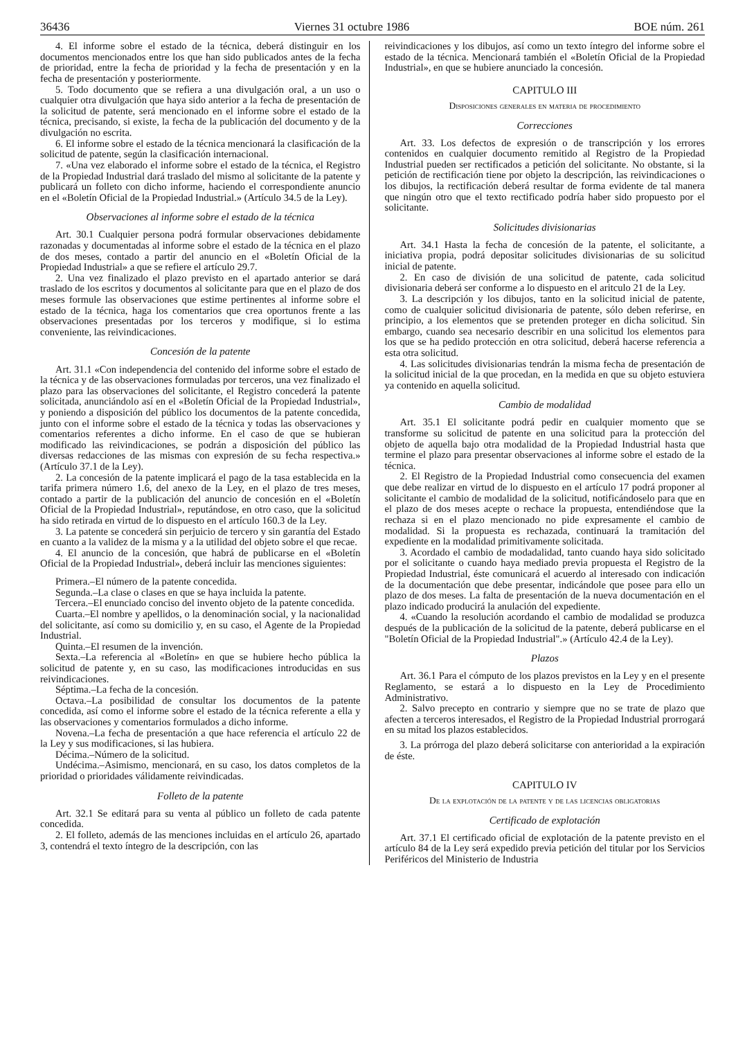36436 Viernes 31 octubre 1986 BOE núm. 261
4. El informe sobre el estado de la técnica, deberá distinguir en los documentos mencionados entre los que han sido publicados antes de la fecha de prioridad, entre la fecha de prioridad y la fecha de presentación y en la fecha de presentación y posteriormente.
5. Todo documento que se refiera a una divulgación oral, a un uso o cualquier otra divulgación que haya sido anterior a la fecha de presentación de la solicitud de patente, será mencionado en el informe sobre el estado de la técnica, precisando, si existe, la fecha de la publicación del documento y de la divulgación no escrita.
6. El informe sobre el estado de la técnica mencionará la clasificación de la solicitud de patente, según la clasificación internacional.
7. «Una vez elaborado el informe sobre el estado de la técnica, el Registro de la Propiedad Industrial dará traslado del mismo al solicitante de la patente y publicará un folleto con dicho informe, haciendo el correspondiente anuncio en el «Boletín Oficial de la Propiedad Industrial.» (Artículo 34.5 de la Ley).
Observaciones al informe sobre el estado de la técnica
Art. 30.1 Cualquier persona podrá formular observaciones debidamente razonadas y documentadas al informe sobre el estado de la técnica en el plazo de dos meses, contado a partir del anuncio en el «Boletín Oficial de la Propiedad Industrial» a que se refiere el artículo 29.7.
2. Una vez finalizado el plazo previsto en el apartado anterior se dará traslado de los escritos y documentos al solicitante para que en el plazo de dos meses formule las observaciones que estime pertinentes al informe sobre el estado de la técnica, haga los comentarios que crea oportunos frente a las observaciones presentadas por los terceros y modifique, si lo estima conveniente, las reivindicaciones.
Concesión de la patente
Art. 31.1 «Con independencia del contenido del informe sobre el estado de la técnica y de las observaciones formuladas por terceros, una vez finalizado el plazo para las observaciones del solicitante, el Registro concederá la patente solicitada, anunciándolo así en el «Boletín Oficial de la Propiedad Industrial», y poniendo a disposición del público los documentos de la patente concedida, junto con el informe sobre el estado de la técnica y todas las observaciones y comentarios referentes a dicho informe. En el caso de que se hubieran modificado las reivindicaciones, se podrán a disposición del público las diversas redacciones de las mismas con expresión de su fecha respectiva.» (Artículo 37.1 de la Ley).
2. La concesión de la patente implicará el pago de la tasa establecida en la tarifa primera número 1.6, del anexo de la Ley, en el plazo de tres meses, contado a partir de la publicación del anuncio de concesión en el «Boletín Oficial de la Propiedad Industrial», reputándose, en otro caso, que la solicitud ha sido retirada en virtud de lo dispuesto en el artículo 160.3 de la Ley.
3. La patente se concederá sin perjuicio de tercero y sin garantía del Estado en cuanto a la validez de la misma y a la utilidad del objeto sobre el que recae.
4. El anuncio de la concesión, que habrá de publicarse en el «Boletín Oficial de la Propiedad Industrial», deberá incluir las menciones siguientes:
Primera.–El número de la patente concedida.
Segunda.–La clase o clases en que se haya incluida la patente.
Tercera.–El enunciado conciso del invento objeto de la patente concedida.
Cuarta.–El nombre y apellidos, o la denominación social, y la nacionalidad del solicitante, así como su domicilio y, en su caso, el Agente de la Propiedad Industrial.
Quinta.–El resumen de la invención.
Sexta.–La referencia al «Boletín» en que se hubiere hecho pública la solicitud de patente y, en su caso, las modificaciones introducidas en sus reivindicaciones.
Séptima.–La fecha de la concesión.
Octava.–La posibilidad de consultar los documentos de la patente concedida, así como el informe sobre el estado de la técnica referente a ella y las observaciones y comentarios formulados a dicho informe.
Novena.–La fecha de presentación a que hace referencia el artículo 22 de la Ley y sus modificaciones, si las hubiera.
Décima.–Número de la solicitud.
Undécima.–Asimismo, mencionará, en su caso, los datos completos de la prioridad o prioridades válidamente reivindicadas.
Folleto de la patente
Art. 32.1 Se editará para su venta al público un folleto de cada patente concedida.
2. El folleto, además de las menciones incluidas en el artículo 26, apartado 3, contendrá el texto íntegro de la descripción, con las
reivindicaciones y los dibujos, así como un texto íntegro del informe sobre el estado de la técnica. Mencionará también el «Boletín Oficial de la Propiedad Industrial», en que se hubiere anunciado la concesión.
CAPITULO III
Disposiciones generales en materia de procedimiento
Correcciones
Art. 33. Los defectos de expresión o de transcripción y los errores contenidos en cualquier documento remitido al Registro de la Propiedad Industrial pueden ser rectificados a petición del solicitante. No obstante, si la petición de rectificación tiene por objeto la descripción, las reivindicaciones o los dibujos, la rectificación deberá resultar de forma evidente de tal manera que ningún otro que el texto rectificado podría haber sido propuesto por el solicitante.
Solicitudes divisionarias
Art. 34.1 Hasta la fecha de concesión de la patente, el solicitante, a iniciativa propia, podrá depositar solicitudes divisionarias de su solicitud inicial de patente.
2. En caso de división de una solicitud de patente, cada solicitud divisionaria deberá ser conforme a lo dispuesto en el aritculo 21 de la Ley.
3. La descripción y los dibujos, tanto en la solicitud inicial de patente, como de cualquier solicitud divisionaria de patente, sólo deben referirse, en principio, a los elementos que se pretenden proteger en dicha solicitud. Sin embargo, cuando sea necesario describir en una solicitud los elementos para los que se ha pedido protección en otra solicitud, deberá hacerse referencia a esta otra solicitud.
4. Las solicitudes divisionarias tendrán la misma fecha de presentación de la solicitud inicial de la que procedan, en la medida en que su objeto estuviera ya contenido en aquella solicitud.
Cambio de modalidad
Art. 35.1 El solicitante podrá pedir en cualquier momento que se transforme su solicitud de patente en una solicitud para la protección del objeto de aquella bajo otra modalidad de la Propiedad Industrial hasta que termine el plazo para presentar observaciones al informe sobre el estado de la técnica.
2. El Registro de la Propiedad Industrial como consecuencia del examen que debe realizar en virtud de lo dispuesto en el artículo 17 podrá proponer al solicitante el cambio de modalidad de la solicitud, notificándoselo para que en el plazo de dos meses acepte o rechace la propuesta, entendiéndose que la rechaza si en el plazo mencionado no pide expresamente el cambio de modalidad. Si la propuesta es rechazada, continuará la tramitación del expediente en la modalidad primitivamente solicitada.
3. Acordado el cambio de modadalidad, tanto cuando haya sido solicitado por el solicitante o cuando haya mediado previa propuesta el Registro de la Propiedad Industrial, éste comunicará el acuerdo al interesado con indicación de la documentación que debe presentar, indicándole que posee para ello un plazo de dos meses. La falta de presentación de la nueva documentación en el plazo indicado producirá la anulación del expediente.
4. «Cuando la resolución acordando el cambio de modalidad se produzca después de la publicación de la solicitud de la patente, deberá publicarse en el "Boletín Oficial de la Propiedad Industrial".» (Artículo 42.4 de la Ley).
Plazos
Art. 36.1 Para el cómputo de los plazos previstos en la Ley y en el presente Reglamento, se estará a lo dispuesto en la Ley de Procedimiento Administrativo.
2. Salvo precepto en contrario y siempre que no se trate de plazo que afecten a terceros interesados, el Registro de la Propiedad Industrial prorrogará en su mitad los plazos establecidos.
3. La prórroga del plazo deberá solicitarse con anterioridad a la expiración de éste.
CAPITULO IV
De la explotación de la patente y de las licencias obligatorias
Certificado de explotación
Art. 37.1 El certificado oficial de explotación de la patente previsto en el artículo 84 de la Ley será expedido previa petición del titular por los Servicios Periféricos del Ministerio de Industria